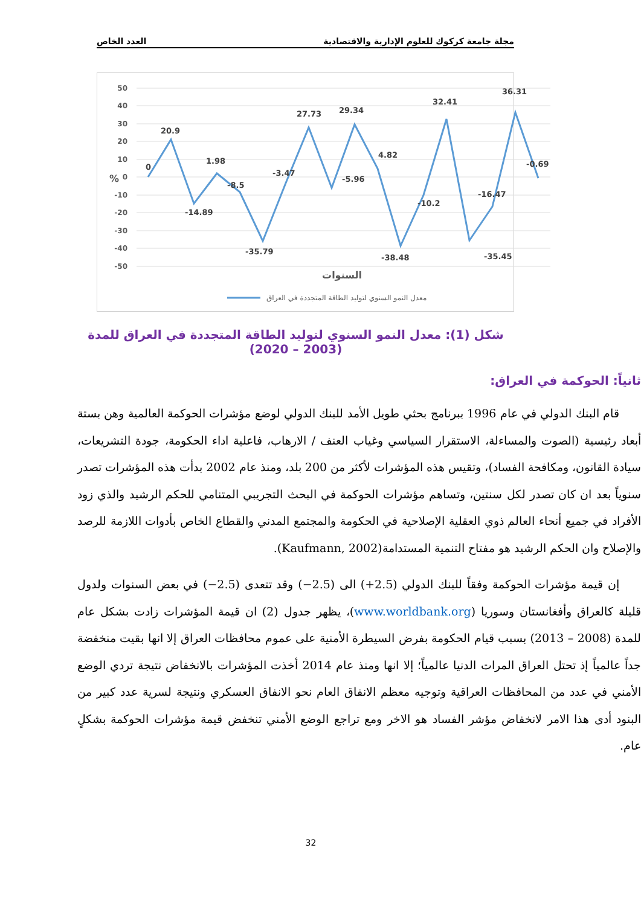مجلة جامعة كركوك للعلوم الإدارية والاقتصادية العدد الخاص
50
40
30
20
10
0
-10
-20
-30
-40
-50
%
0
20.9
-14.89
1.98
-8.5
-35.79
-3.47
27.73
29.34
-5.96
4.82
-38.48
-10.2
32.41
-35.45
-16.47
36.31
-0.69
السنوات
معدل النمو السنوي لتوليد الطاقة المتجددة في العراق
شكل (1): معدل النمو السنوي لتوليد الطاقة المتجددة في العراق للمدة (2003 – 2020)
ثانياً: الحوكمة في العراق:
قام البنك الدولي في عام 1996 ببرنامج بحثي طويل الأمد للبنك الدولي لوضع مؤشرات الحوكمة العالمية وهن بستة أبعاد رئيسية (الصوت والمساءلة، الاستقرار السياسي وغياب العنف / الارهاب، فاعلية اداء الحكومة، جودة التشريعات، سيادة القانون، ومكافحة الفساد)، وتقيس هذه المؤشرات لأكثر من 200 بلد، ومنذ عام 2002 بدأت هذه المؤشرات تصدر سنوياً بعد ان كان تصدر لكل سنتين، وتساهم مؤشرات الحوكمة في البحث التجريبي المتنامي للحكم الرشيد والذي زود الأفراد في جميع أنحاء العالم ذوي العقلية الإصلاحية في الحكومة والمجتمع المدني والقطاع الخاص بأدوات اللازمة للرصد والإصلاح وان الحكم الرشيد هو مفتاح التنمية المستدامة(Kaufmann, 2002).
إن قيمة مؤشرات الحوكمة وفقاً للبنك الدولي (2.5+) الى (2.5−) وقد تتعدى (2.5−) في بعض السنوات ولدول قليلة كالعراق وأفغانستان وسوريا (www.worldbank.org)، يظهر جدول (2) ان قيمة المؤشرات زادت بشكل عام للمدة (2008 – 2013) بسبب قيام الحكومة بفرض السيطرة الأمنية على عموم محافظات العراق إلا انها بقيت منخفضة جداً عالمياً إذ تحتل العراق المرات الدنيا عالمياً؛ إلا انها ومنذ عام 2014 أخذت المؤشرات بالانخفاض نتيجة تردي الوضع الأمني في عدد من المحافظات العراقية وتوجيه معظم الانفاق العام نحو الانفاق العسكري ونتيجة لسرية عدد كبير من البنود أدى هذا الامر لانخفاض مؤشر الفساد هو الاخر ومع تراجع الوضع الأمني تنخفض قيمة مؤشرات الحوكمة بشكلٍ عام.
32